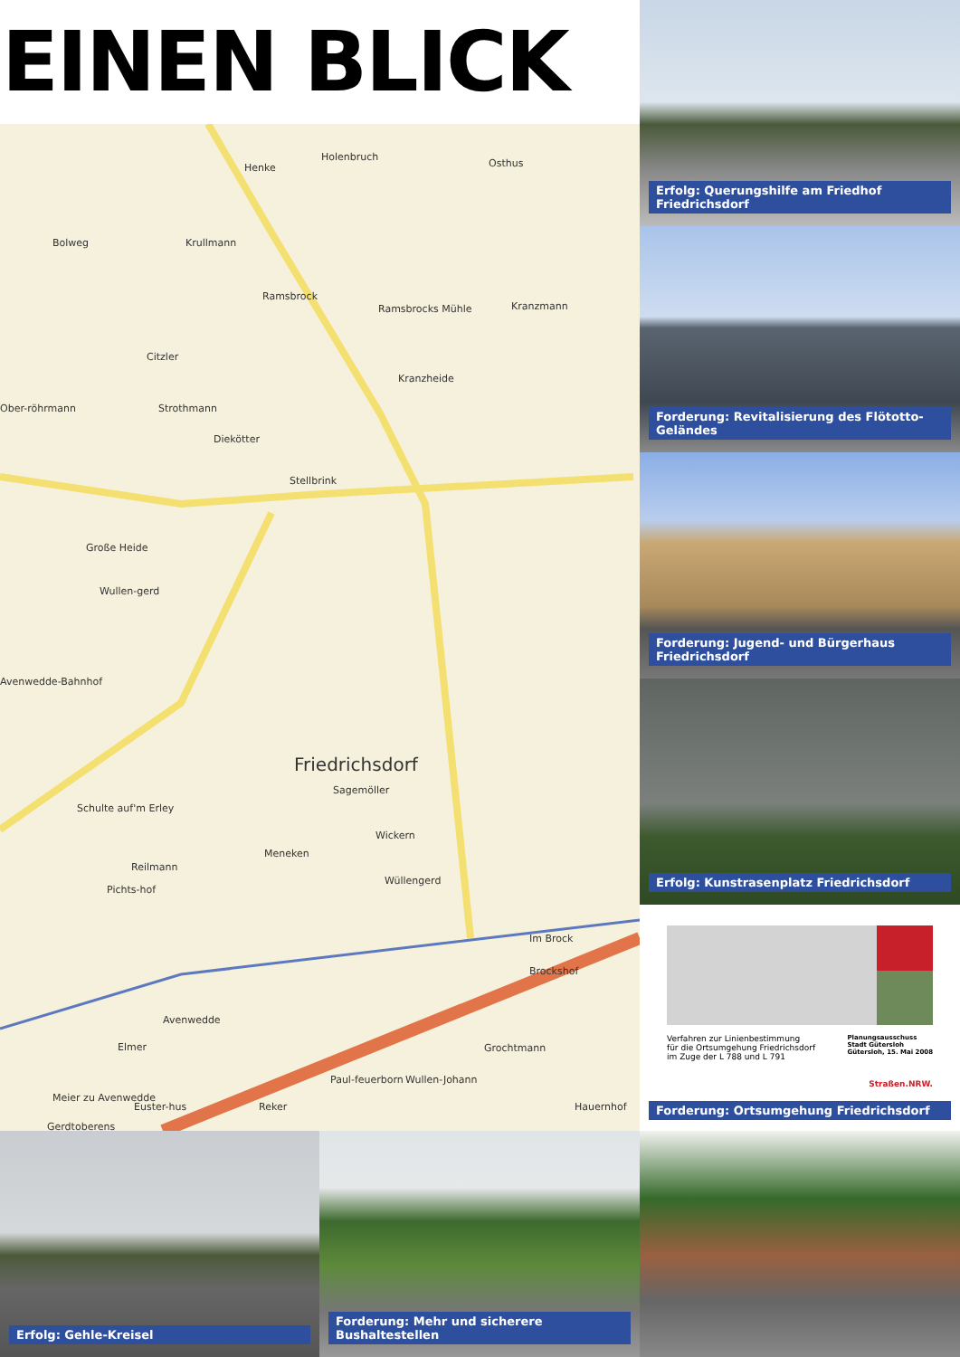EINEN BLICK
Henke
Holenbruch
Osthus
Bolweg
Krullmann
Ramsbrock
Ramsbrocks Mühle
Kranzmann
Citzler
Kranzheide
Ober-röhrmann
Strothmann
Diekötter
Stellbrink
Große Heide
Wullen-gerd
Avenwedde-Bahnhof
Friedrichsdorf
Sagemöller
Schulte auf'm Erley
Wickern
Meneken
Reilmann
Pichts-hof
Wüllengerd
Im Brock
Brockshof
Avenwedde
Elmer
Grochtmann
Paul-feuerborn
Wullen-Johann
Meier zu Avenwedde
Euster-hus
Reker
Hauernhof
Gerdtoberens
Erfolg: Querungshilfe am Friedhof Friedrichsdorf
Forderung: Revitalisierung des Flötotto-Geländes
Forderung: Jugend- und Bürgerhaus Friedrichsdorf
Erfolg: Kunstrasenplatz Friedrichsdorf
Verfahren zur Linienbestimmung
für die Ortsumgehung Friedrichsdorf
im Zuge der L 788 und L 791
Planungsausschuss
Stadt Gütersloh
Gütersloh, 15. Mai 2008
Straßen.NRW.
Forderung: Ortsumgehung Friedrichsdorf
Erfolg: Gehle-Kreisel
Forderung: Mehr und sicherere Bushaltestellen